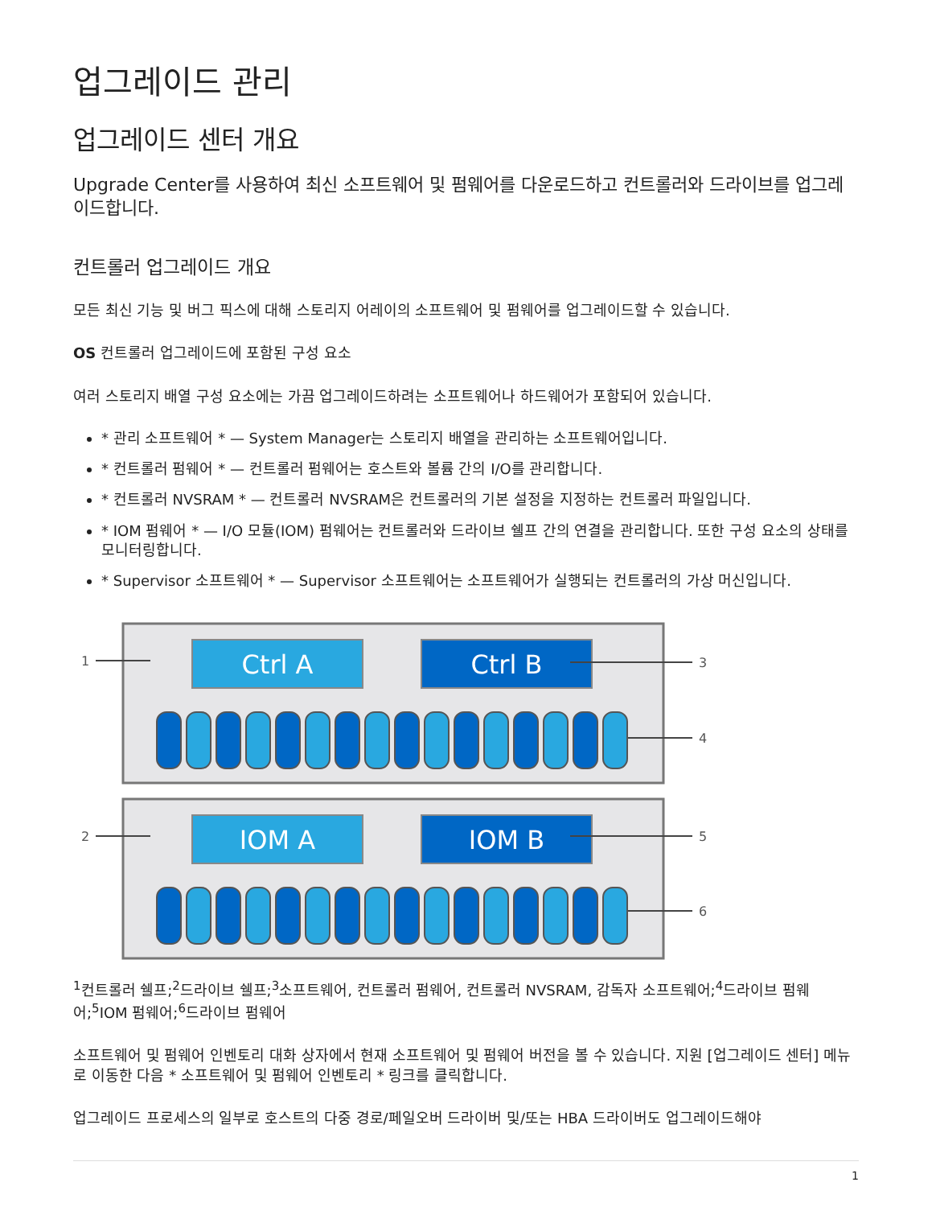업그레이드 관리
업그레이드 센터 개요
Upgrade Center를 사용하여 최신 소프트웨어 및 펌웨어를 다운로드하고 컨트롤러와 드라이브를 업그레이드합니다.
컨트롤러 업그레이드 개요
모든 최신 기능 및 버그 픽스에 대해 스토리지 어레이의 소프트웨어 및 펌웨어를 업그레이드할 수 있습니다.
OS 컨트롤러 업그레이드에 포함된 구성 요소
여러 스토리지 배열 구성 요소에는 가끔 업그레이드하려는 소프트웨어나 하드웨어가 포함되어 있습니다.
* 관리 소프트웨어 * — System Manager는 스토리지 배열을 관리하는 소프트웨어입니다.
* 컨트롤러 펌웨어 * — 컨트롤러 펌웨어는 호스트와 볼륨 간의 I/O를 관리합니다.
* 컨트롤러 NVSRAM * — 컨트롤러 NVSRAM은 컨트롤러의 기본 설정을 지정하는 컨트롤러 파일입니다.
* IOM 펌웨어 * — I/O 모듈(IOM) 펌웨어는 컨트롤러와 드라이브 쉘프 간의 연결을 관리합니다. 또한 구성 요소의 상태를 모니터링합니다.
* Supervisor 소프트웨어 * — Supervisor 소프트웨어는 소프트웨어가 실행되는 컨트롤러의 가상 머신입니다.
Ctrl A
Ctrl B
IOM A
IOM B
1
2
3
4
5
6
<sup>1</sup> 컨트롤러 쉘프;<sup>2</sup>드라이브 쉘프;<sup>3</sup>소프트웨어, 컨트롤러 펌웨어, 컨트롤러 NVSRAM, 감독자 소프트웨어;<sup>4</sup>드라이브 펌웨어;<sup>5</sup>IOM 펌웨어;<sup>6</sup>드라이브 펌웨어
소프트웨어 및 펌웨어 인벤토리 대화 상자에서 현재 소프트웨어 및 펌웨어 버전을 볼 수 있습니다. 지원 [업그레이드 센터] 메뉴로 이동한 다음 * 소프트웨어 및 펌웨어 인벤토리 * 링크를 클릭합니다.
업그레이드 프로세스의 일부로 호스트의 다중 경로/페일오버 드라이버 및/또는 HBA 드라이버도 업그레이드해야
1